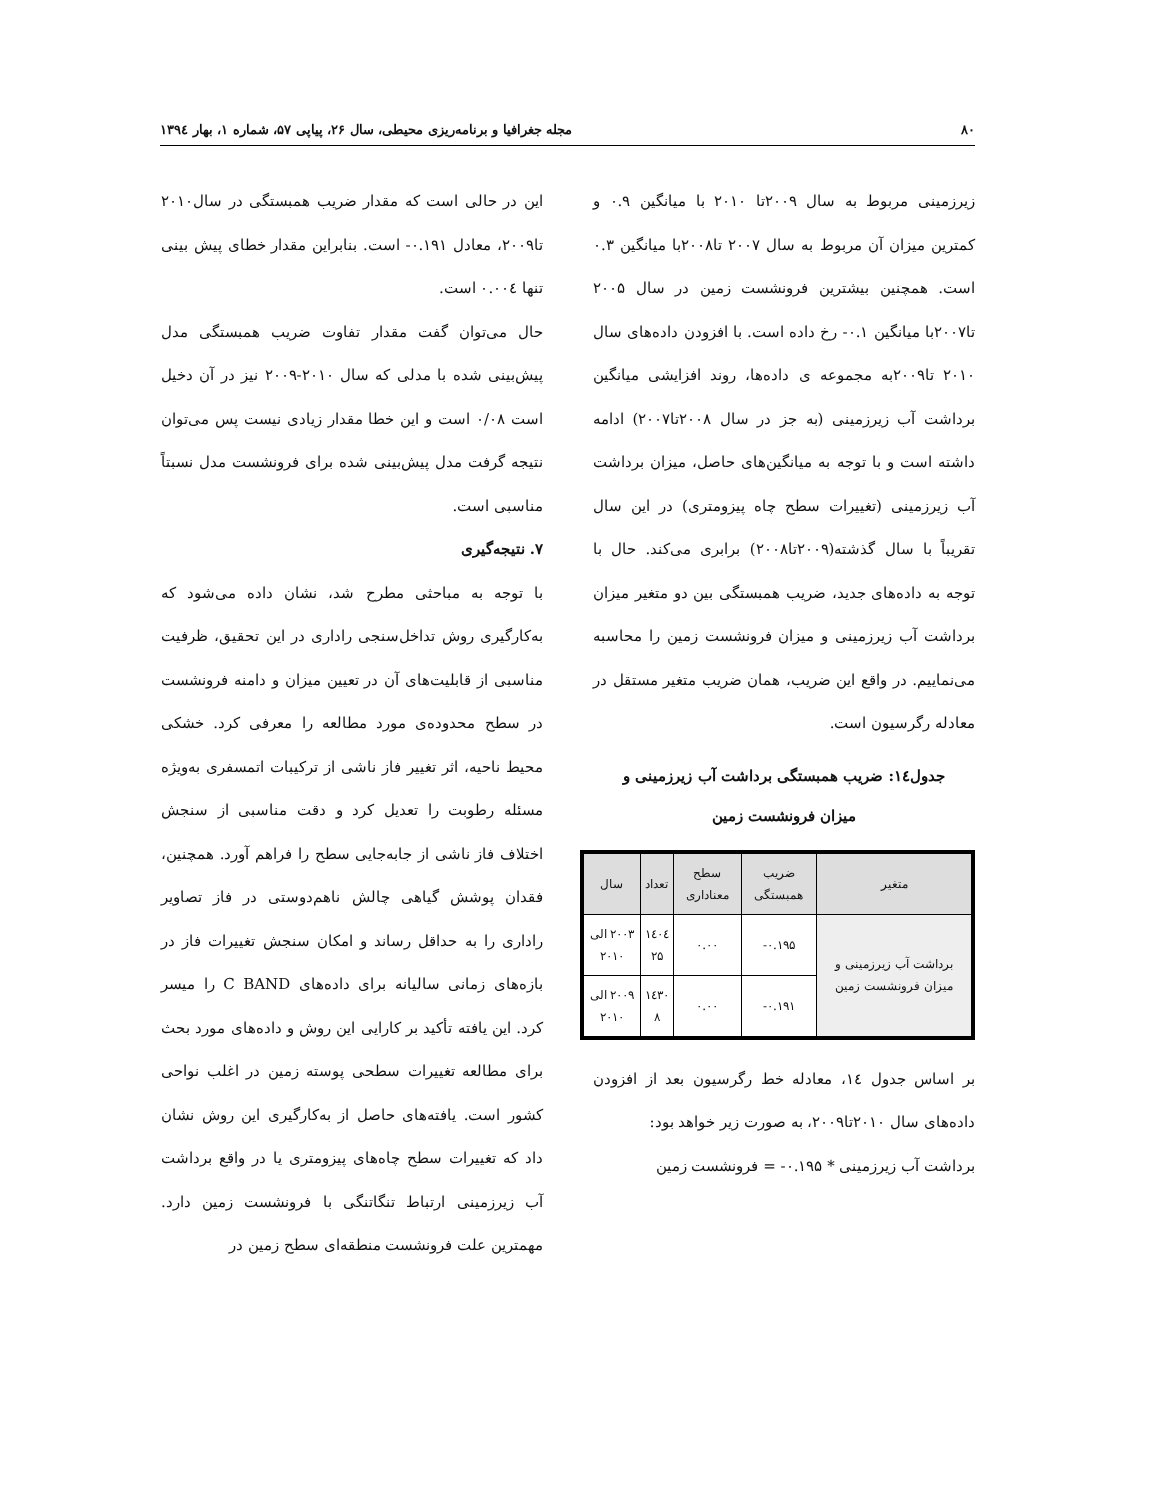۸۰ مجله جغرافیا و برنامه‌ریزی محیطی، سال ۲۶، پیاپی ۵۷، شماره ۱، بهار ۱۳۹٤
زیرزمینی مربوط به سال ۲۰۰۹تا ۲۰۱۰ با میانگین ۰.۹ و کمترین میزان آن مربوط به سال ۲۰۰۷ تا۲۰۰۸با میانگین ۰.۳ است. همچنین بیشترین فرونشست زمین در سال ۲۰۰۵ تا۲۰۰۷با میانگین ۰.۱- رخ داده است. با افزودن داده‌های سال ۲۰۱۰ تا۲۰۰۹به مجموعه ی داده‌ها، روند افزایشی میانگین برداشت آب زیرزمینی (به جز در سال ۲۰۰۸تا۲۰۰۷) ادامه داشته است و با توجه به میانگین‌های حاصل، میزان برداشت آب زیرزمینی (تغییرات سطح چاه پیزومتری) در این سال تقریباً با سال گذشته(۲۰۰۹تا۲۰۰۸) برابری می‌کند. حال با توجه به داده‌های جدید، ضریب همبستگی بین دو متغیر میزان برداشت آب زیرزمینی و میزان فرونشست زمین را محاسبه می‌نماییم. در واقع این ضریب، همان ضریب متغیر مستقل در معادله رگرسیون است.
جدول۱٤: ضریب همبستگی برداشت آب زیرزمینی و
میزان فرونشست زمین
| متغیر | ضریب همبستگی | سطح معناداری | تعداد | سال |
| --- | --- | --- | --- | --- |
| برداشت آب زیرزمینی و میزان فرونشست زمین | ۰.۱۹۵- | ۰.۰۰ | ۱٤۰٤ ۲۵ | ۲۰۰۳ الی ۲۰۱۰ |
| | ۰.۱۹۱- | ۰.۰۰ | ۱٤۳۰ ۸ | ۲۰۰۹ الی ۲۰۱۰ |
بر اساس جدول ۱٤، معادله خط رگرسیون بعد از افزودن داده‌های سال ۲۰۱۰تا۲۰۰۹، به صورت زیر خواهد بود:
برداشت آب زیرزمینی * ۰.۱۹۵- = فرونشست زمین
این در حالی است که مقدار ضریب همبستگی در سال۲۰۱۰ تا۲۰۰۹، معادل ۰.۱۹۱- است. بنابراین مقدار خطای پیش بینی تنها ۰.۰۰٤ است.
حال می‌توان گفت مقدار تفاوت ضریب همبستگی مدل پیش‌بینی شده با مدلی که سال ۲۰۱۰-۲۰۰۹ نیز در آن دخیل است ۰/۰۸ است و این خطا مقدار زیادی نیست پس می‌توان نتیجه گرفت مدل پیش‌بینی شده برای فرونشست مدل نسبتاً مناسبی است.
۷. نتیجه‌گیری
با توجه به مباحثی مطرح شد، نشان داده می‌شود که به‌کارگیری روش تداخل‌سنجی راداری در این تحقیق، ظرفیت مناسبی از قابلیت‌های آن در تعیین میزان و دامنه فرونشست در سطح محدوده‌ی مورد مطالعه را معرفی کرد. خشکی محیط ناحیه، اثر تغییر فاز ناشی از ترکیبات اتمسفری به‌ویژه مسئله رطوبت را تعدیل کرد و دقت مناسبی از سنجش اختلاف فاز ناشی از جابه‌جایی سطح را فراهم آورد. همچنین، فقدان پوشش گیاهی چالش ناهم‌دوستی در فاز تصاویر راداری را به حداقل رساند و امکان سنجش تغییرات فاز در بازه‌های زمانی سالیانه برای داده‌های C BAND را میسر کرد. این یافته تأکید بر کارایی این روش و داده‌های مورد بحث برای مطالعه تغییرات سطحی پوسته زمین در اغلب نواحی کشور است. یافته‌های حاصل از به‌کارگیری این روش نشان داد که تغییرات سطح چاه‌های پیزومتری یا در واقع برداشت آب زیرزمینی ارتباط تنگاتنگی با فرونشست زمین دارد. مهمترین علت فرونشست منطقه‌ای سطح زمین در